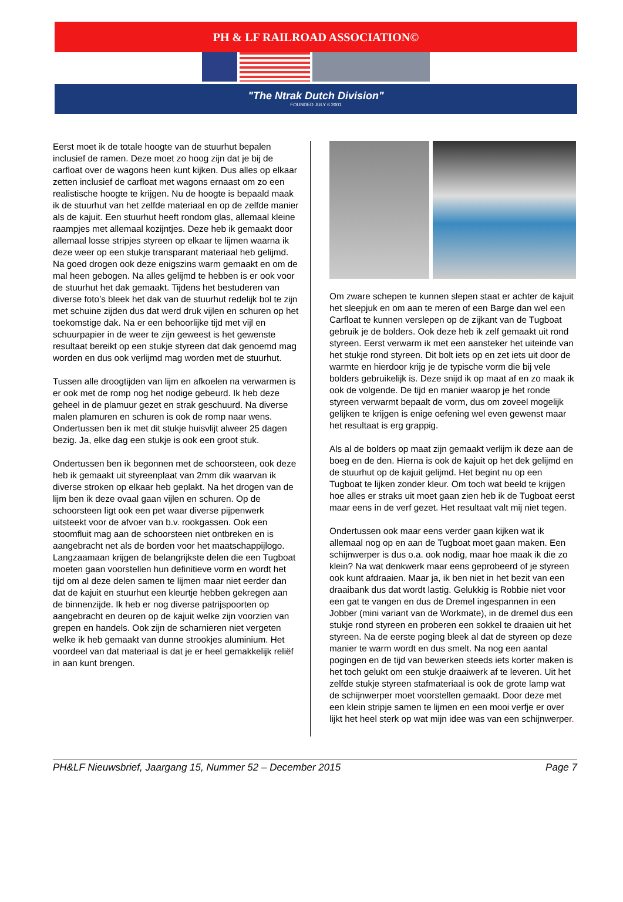PH & LF RAILROAD ASSOCIATION©
"The Ntrak Dutch Division"
FOUNDED JULY 6 2001
Eerst moet ik de totale hoogte van de stuurhut bepalen inclusief de ramen. Deze moet zo hoog zijn dat je bij de carfloat over de wagons heen kunt kijken. Dus alles op elkaar zetten inclusief de carfloat met wagons ernaast om zo een realistische hoogte te krijgen. Nu de hoogte is bepaald maak ik de stuurhut van het zelfde materiaal en op de zelfde manier als de kajuit. Een stuurhut heeft rondom glas, allemaal kleine raampjes met allemaal kozijntjes. Deze heb ik gemaakt door allemaal losse stripjes styreen op elkaar te lijmen waarna ik deze weer op een stukje transparant materiaal heb gelijmd. Na goed drogen ook deze enigszins warm gemaakt en om de mal heen gebogen. Na alles gelijmd te hebben is er ook voor de stuurhut het dak gemaakt. Tijdens het bestuderen van diverse foto’s bleek het dak van de stuurhut redelijk bol te zijn met schuine zijden dus dat werd druk vijlen en schuren op het toekomstige dak. Na er een behoorlijke tijd met vijl en schuurpapier in de weer te zijn geweest is het gewenste resultaat bereikt op een stukje styreen dat dak genoemd mag worden en dus ook verlijmd mag worden met de stuurhut.
Tussen alle droogtijden van lijm en afkoelen na verwarmen is er ook met de romp nog het nodige gebeurd. Ik heb deze geheel in de plamuur gezet en strak geschuurd. Na diverse malen plamuren en schuren is ook de romp naar wens. Ondertussen ben ik met dit stukje huisvlijt alweer 25 dagen bezig. Ja, elke dag een stukje is ook een groot stuk.
Ondertussen ben ik begonnen met de schoorsteen, ook deze heb ik gemaakt uit styreenplaat van 2mm dik waarvan ik diverse stroken op elkaar heb geplakt. Na het drogen van de lijm ben ik deze ovaal gaan vijlen en schuren. Op de schoorsteen ligt ook een pet waar diverse pijpenwerk uitsteekt voor de afvoer van b.v. rookgassen. Ook een stoomfluit mag aan de schoorsteen niet ontbreken en is aangebracht net als de borden voor het maatschappijlogo. Langzaamaan krijgen de belangrijkste delen die een Tugboat moeten gaan voorstellen hun definitieve vorm en wordt het tijd om al deze delen samen te lijmen maar niet eerder dan dat de kajuit en stuurhut een kleurtje hebben gekregen aan de binnenzijde. Ik heb er nog diverse patrijspoorten op aangebracht en deuren op de kajuit welke zijn voorzien van grepen en handels. Ook zijn de scharnieren niet vergeten welke ik heb gemaakt van dunne strookjes aluminium. Het voordeel van dat materiaal is dat je er heel gemakkelijk reliëf in aan kunt brengen.
Om zware schepen te kunnen slepen staat er achter de kajuit het sleepjuk en om aan te meren of een Barge dan wel een Carfloat te kunnen verslepen op de zijkant van de Tugboat gebruik je de bolders. Ook deze heb ik zelf gemaakt uit rond styreen. Eerst verwarm ik met een aansteker het uiteinde van het stukje rond styreen. Dit bolt iets op en zet iets uit door de warmte en hierdoor krijg je de typische vorm die bij vele bolders gebruikelijk is. Deze snijd ik op maat af en zo maak ik ook de volgende. De tijd en manier waarop je het ronde styreen verwarmt bepaalt de vorm, dus om zoveel mogelijk gelijken te krijgen is enige oefening wel even gewenst maar het resultaat is erg grappig.
Als al de bolders op maat zijn gemaakt verlijm ik deze aan de boeg en de den. Hierna is ook de kajuit op het dek gelijmd en de stuurhut op de kajuit gelijmd. Het begint nu op een Tugboat te lijken zonder kleur. Om toch wat beeld te krijgen hoe alles er straks uit moet gaan zien heb ik de Tugboat eerst maar eens in de verf gezet. Het resultaat valt mij niet tegen.
Ondertussen ook maar eens verder gaan kijken wat ik allemaal nog op en aan de Tugboat moet gaan maken. Een schijnwerper is dus o.a. ook nodig, maar hoe maak ik die zo klein? Na wat denkwerk maar eens geprobeerd of je styreen ook kunt afdraaien. Maar ja, ik ben niet in het bezit van een draaibank dus dat wordt lastig. Gelukkig is Robbie niet voor een gat te vangen en dus de Dremel ingespannen in een Jobber (mini variant van de Workmate), in de dremel dus een stukje rond styreen en proberen een sokkel te draaien uit het styreen. Na de eerste poging bleek al dat de styreen op deze manier te warm wordt en dus smelt. Na nog een aantal pogingen en de tijd van bewerken steeds iets korter maken is het toch gelukt om een stukje draaiwerk af te leveren. Uit het zelfde stukje styreen stafmateriaal is ook de grote lamp wat de schijnwerper moet voorstellen gemaakt. Door deze met een klein stripje samen te lijmen en een mooi verfje er over lijkt het heel sterk op wat mijn idee was van een schijnwerper.
PH&LF Nieuwsbrief, Jaargang 15, Nummer 52 – December 2015 Page 7